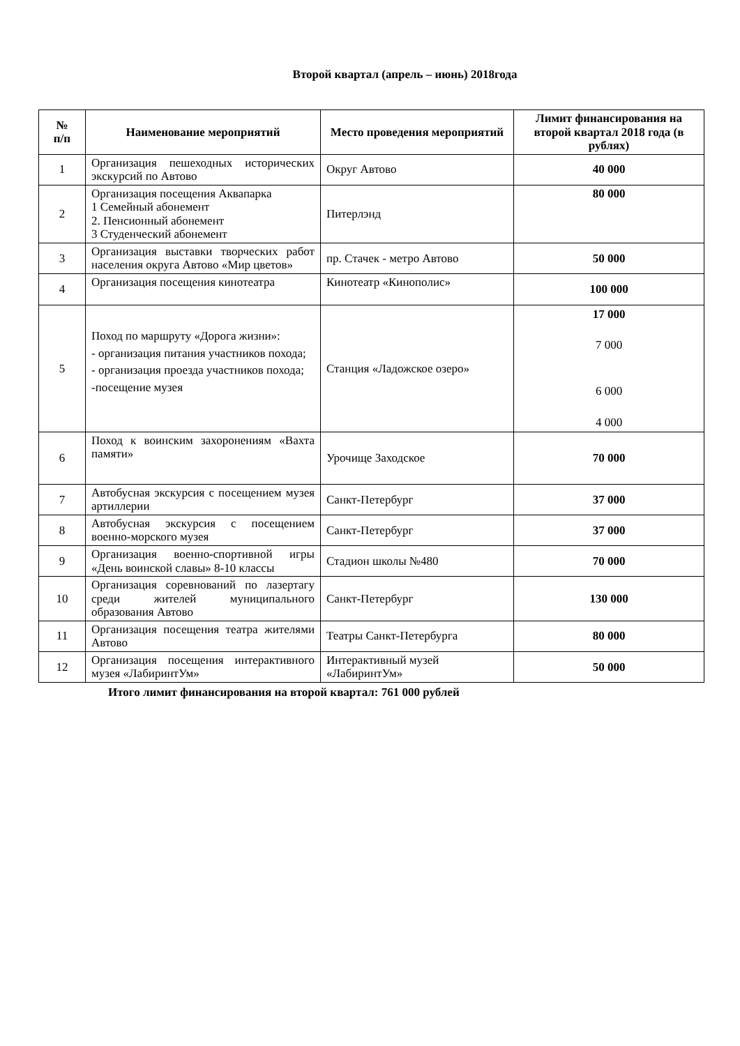Второй квартал (апрель – июнь) 2018года
| № п/п | Наименование мероприятий | Место проведения мероприятий | Лимит финансирования на второй квартал 2018 года (в рублях) |
| --- | --- | --- | --- |
| 1 | Организация пешеходных исторических экскурсий по Автово | Округ Автово | 40 000 |
| 2 | Организация посещения Аквапарка 1 Семейный абонемент 2. Пенсионный абонемент 3 Студенческий абонемент | Питерлэнд | 80 000 |
| 3 | Организация выставки творческих работ населения округа Автово «Мир цветов» | пр. Стачек - метро Автово | 50 000 |
| 4 | Организация посещения кинотеатра | Кинотеатр «Кинополис» | 100 000 |
| 5 | Поход по маршруту «Дорога жизни»: - организация питания участников похода; - организация проезда участников похода; -посещение музея | Станция «Ладожское озеро» | 17 000 7 000 6 000 4 000 |
| 6 | Поход к воинским захоронениям «Вахта памяти» | Урочище Заходское | 70 000 |
| 7 | Автобусная экскурсия с посещением музея артиллерии | Санкт-Петербург | 37 000 |
| 8 | Автобусная экскурсия с посещением военно-морского музея | Санкт-Петербург | 37 000 |
| 9 | Организация военно-спортивной игры «День воинской славы» 8-10 классы | Стадион школы №480 | 70 000 |
| 10 | Организация соревнований по лазертагу среди жителей муниципального образования Автово | Санкт-Петербург | 130 000 |
| 11 | Организация посещения театра жителями Автово | Театры Санкт-Петербурга | 80 000 |
| 12 | Организация посещения интерактивного музея «ЛабиринтУм» | Интерактивный музей «ЛабиринтУм» | 50 000 |
Итого лимит финансирования на второй квартал: 761 000 рублей